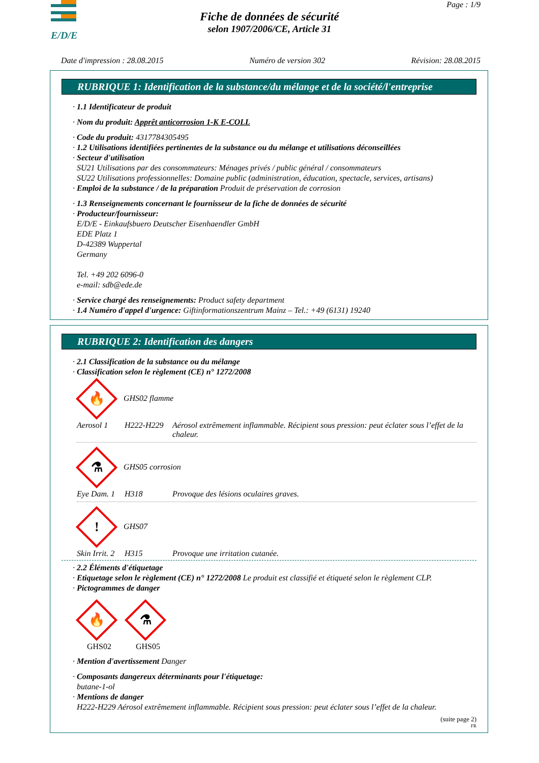E/D/E
Page : 1/9
Fiche de données de sécurité
selon 1907/2006/CE, Article 31
Date d'impression : 28.08.2015 Numéro de version 302 Révision: 28.08.2015
RUBRIQUE 1: Identification de la substance/du mélange et de la société/l'entreprise
· 1.1 Identificateur de produit
· Nom du produit: Apprêt anticorrosion 1-K E-COLL
· Code du produit: 4317784305495
· 1.2 Utilisations identifiées pertinentes de la substance ou du mélange et utilisations déconseillées
· Secteur d'utilisation
SU21 Utilisations par des consommateurs: Ménages privés / public général / consommateurs
SU22 Utilisations professionnelles: Domaine public (administration, éducation, spectacle, services, artisans)
· Emploi de la substance / de la préparation Produit de préservation de corrosion
· 1.3 Renseignements concernant le fournisseur de la fiche de données de sécurité
· Producteur/fournisseur:
E/D/E - Einkaufsbuero Deutscher Eisenhaendler GmbH
EDE Platz 1
D-42389 Wuppertal
Germany
Tel. +49 202 6096-0
e-mail: sdb@ede.de
· Service chargé des renseignements: Product safety department
· 1.4 Numéro d'appel d'urgence: Giftinformationszentrum Mainz – Tel.: +49 (6131) 19240
RUBRIQUE 2: Identification des dangers
· 2.1 Classification de la substance ou du mélange
· Classification selon le règlement (CE) n° 1272/2008
🔥 GHS02 flamme
Aerosol 1 H222-H229 Aérosol extrêmement inflammable. Récipient sous pression: peut éclater sous l’effet de la chaleur.
⚗ GHS05 corrosion
Eye Dam. 1 H318 Provoque des lésions oculaires graves.
! GHS07
Skin Irrit. 2 H315 Provoque une irritation cutanée.
· 2.2 Éléments d'étiquetage
· Etiquetage selon le règlement (CE) n° 1272/2008 Le produit est classifié et étiqueté selon le règlement CLP.
· Pictogrammes de danger
🔥
GHS02
⚗
GHS05
· Mention d'avertissement Danger
· Composants dangereux déterminants pour l'étiquetage:
butane-1-ol
· Mentions de danger
H222-H229 Aérosol extrêmement inflammable. Récipient sous pression: peut éclater sous l’effet de la chaleur.
(suite page 2)
FR